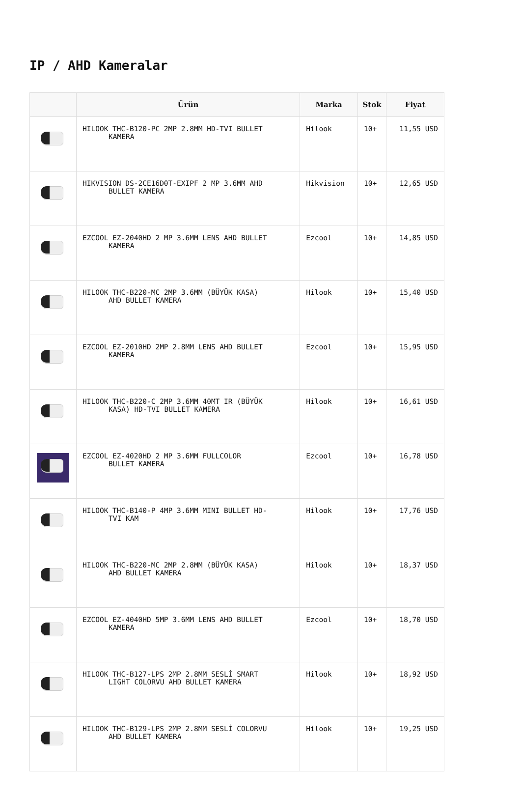IP / AHD Kameralar
| | Ürün | Marka | Stok | Fiyat |
| --- | --- | --- | --- | --- |
| | HILOOK THC-B120-PC 2MP 2.8MM HD-TVI BULLET KAMERA | Hilook | 10+ | 11,55 USD |
| | HIKVISION DS-2CE16D0T-EXIPF 2 MP 3.6MM AHD BULLET KAMERA | Hikvision | 10+ | 12,65 USD |
| | EZCOOL EZ-2040HD 2 MP 3.6MM LENS AHD BULLET KAMERA | Ezcool | 10+ | 14,85 USD |
| | HILOOK THC-B220-MC 2MP 3.6MM (BÜYÜK KASA) AHD BULLET KAMERA | Hilook | 10+ | 15,40 USD |
| | EZCOOL EZ-2010HD 2MP 2.8MM LENS AHD BULLET KAMERA | Ezcool | 10+ | 15,95 USD |
| | HILOOK THC-B220-C 2MP 3.6MM 40MT IR (BÜYÜK KASA) HD-TVI BULLET KAMERA | Hilook | 10+ | 16,61 USD |
| | EZCOOL EZ-4020HD 2 MP 3.6MM FULLCOLOR BULLET KAMERA | Ezcool | 10+ | 16,78 USD |
| | HILOOK THC-B140-P 4MP 3.6MM MINI BULLET HD- TVI KAM | Hilook | 10+ | 17,76 USD |
| | HILOOK THC-B220-MC 2MP 2.8MM (BÜYÜK KASA) AHD BULLET KAMERA | Hilook | 10+ | 18,37 USD |
| | EZCOOL EZ-4040HD 5MP 3.6MM LENS AHD BULLET KAMERA | Ezcool | 10+ | 18,70 USD |
| | HILOOK THC-B127-LPS 2MP 2.8MM SESLİ SMART LIGHT COLORVU AHD BULLET KAMERA | Hilook | 10+ | 18,92 USD |
| | HILOOK THC-B129-LPS 2MP 2.8MM SESLİ COLORVU AHD BULLET KAMERA | Hilook | 10+ | 19,25 USD |